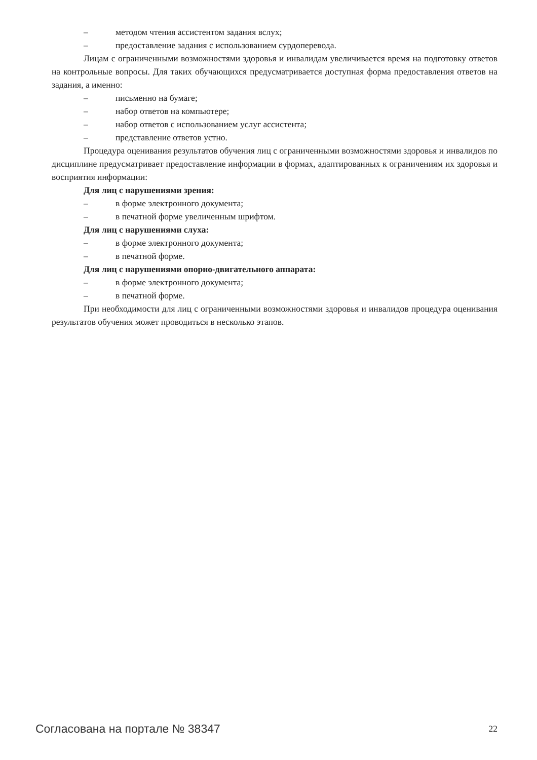– методом чтения ассистентом задания вслух;
– предоставление задания с использованием сурдоперевода.
Лицам с ограниченными возможностями здоровья и инвалидам увеличивается время на подготовку ответов на контрольные вопросы. Для таких обучающихся предусматривается доступная форма предоставления ответов на задания, а именно:
– письменно на бумаге;
– набор ответов на компьютере;
– набор ответов с использованием услуг ассистента;
– представление ответов устно.
Процедура оценивания результатов обучения лиц с ограниченными возможностями здоровья и инвалидов по дисциплине предусматривает предоставление информации в формах, адаптированных к ограничениям их здоровья и восприятия информации:
Для лиц с нарушениями зрения:
– в форме электронного документа;
– в печатной форме увеличенным шрифтом.
Для лиц с нарушениями слуха:
– в форме электронного документа;
– в печатной форме.
Для лиц с нарушениями опорно-двигательного аппарата:
– в форме электронного документа;
– в печатной форме.
При необходимости для лиц с ограниченными возможностями здоровья и инвалидов процедура оценивания результатов обучения может проводиться в несколько этапов.
Согласована на портале № 38347 22